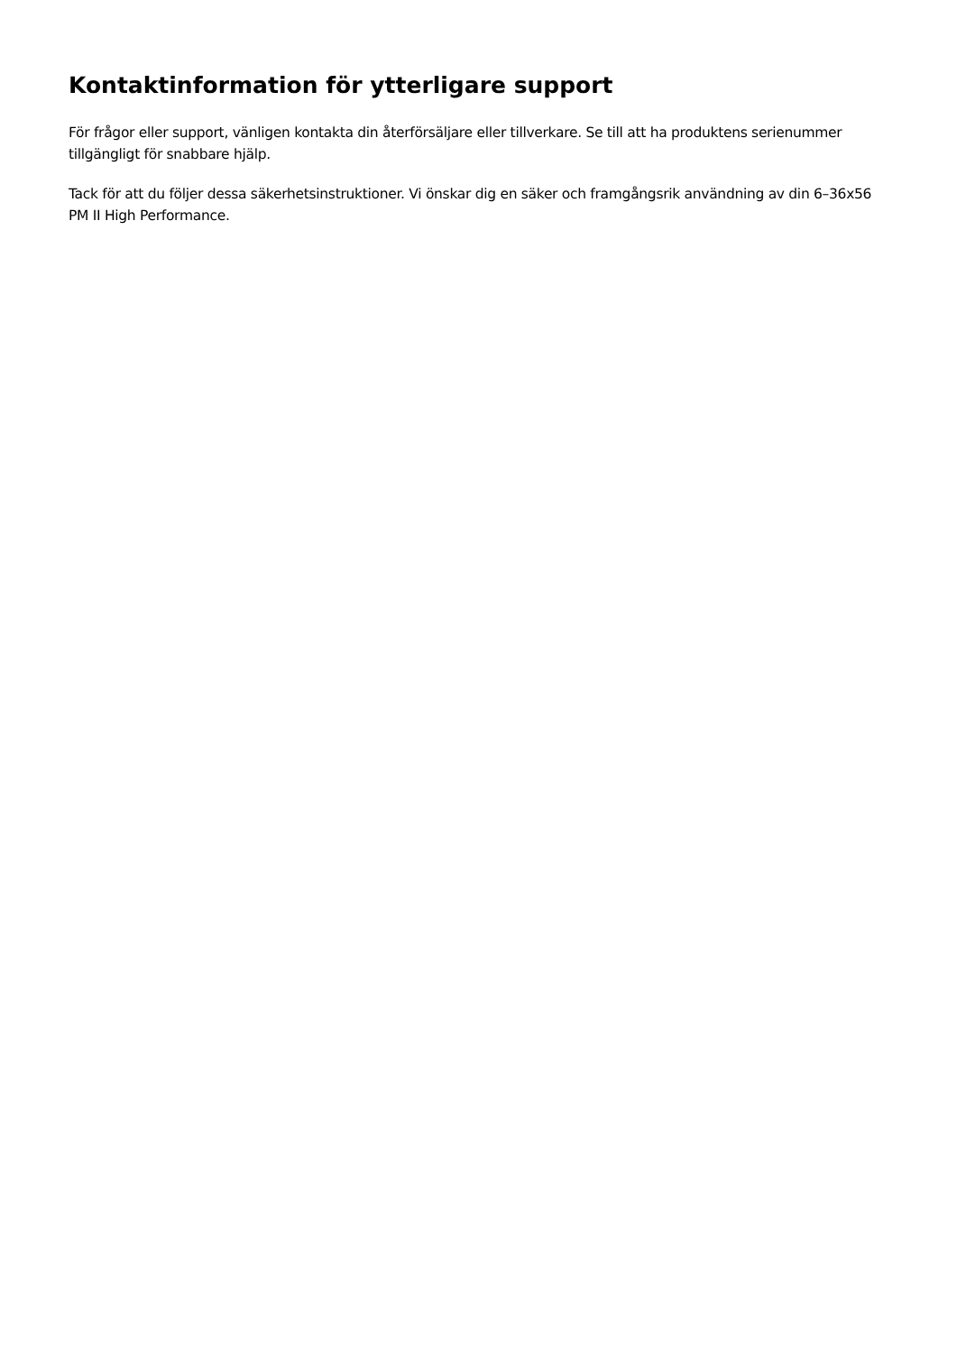Kontaktinformation för ytterligare support
För frågor eller support, vänligen kontakta din återförsäljare eller tillverkare. Se till att ha produktens serienummer tillgängligt för snabbare hjälp.
Tack för att du följer dessa säkerhetsinstruktioner. Vi önskar dig en säker och framgångsrik användning av din 6–36x56 PM II High Performance.